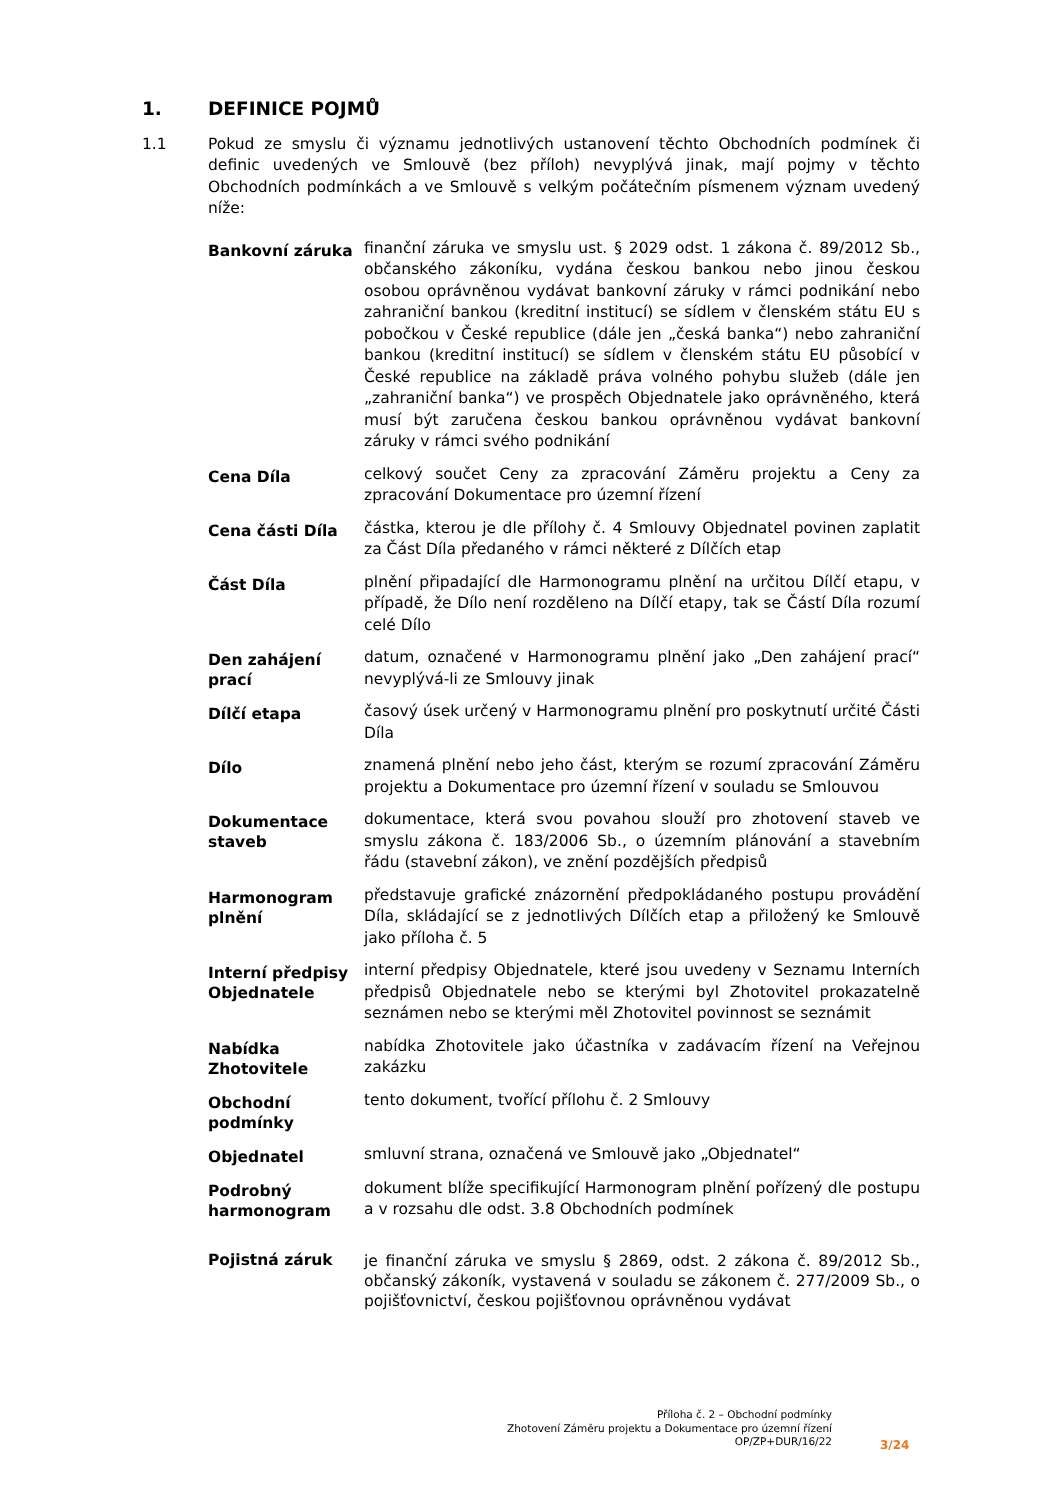1. DEFINICE POJMŮ
1.1 Pokud ze smyslu či významu jednotlivých ustanovení těchto Obchodních podmínek či definic uvedených ve Smlouvě (bez příloh) nevyplývá jinak, mají pojmy v těchto Obchodních podmínkách a ve Smlouvě s velkým počátečním písmenem význam uvedený níže:
Bankovní záruka
finanční záruka ve smyslu ust. § 2029 odst. 1 zákona č. 89/2012 Sb., občanského zákoníku, vydána českou bankou nebo jinou českou osobou oprávněnou vydávat bankovní záruky v rámci podnikání nebo zahraniční bankou (kreditní institucí) se sídlem v členském státu EU s pobočkou v České republice (dále jen „česká banka“) nebo zahraniční bankou (kreditní institucí) se sídlem v členském státu EU působící v České republice na základě práva volného pohybu služeb (dále jen „zahraniční banka“) ve prospěch Objednatele jako oprávněného, která musí být zaručena českou bankou oprávněnou vydávat bankovní záruky v rámci svého podnikání
Cena Díla
celkový součet Ceny za zpracování Záměru projektu a Ceny za zpracování Dokumentace pro územní řízení
Cena části Díla
částka, kterou je dle přílohy č. 4 Smlouvy Objednatel povinen zaplatit za Část Díla předaného v rámci některé z Dílčích etap
Část Díla
plnění připadající dle Harmonogramu plnění na určitou Dílčí etapu, v případě, že Dílo není rozděleno na Dílčí etapy, tak se Částí Díla rozumí celé Dílo
Den zahájení prací
datum, označené v Harmonogramu plnění jako „Den zahájení prací“ nevyplývá-li ze Smlouvy jinak
Dílčí etapa
časový úsek určený v Harmonogramu plnění pro poskytnutí určité Části Díla
Dílo
znamená plnění nebo jeho část, kterým se rozumí zpracování Záměru projektu a Dokumentace pro územní řízení v souladu se Smlouvou
Dokumentace staveb
dokumentace, která svou povahou slouží pro zhotovení staveb ve smyslu zákona č. 183/2006 Sb., o územním plánování a stavebním řádu (stavební zákon), ve znění pozdějších předpisů
Harmonogram plnění
představuje grafické znázornění předpokládaného postupu provádění Díla, skládající se z jednotlivých Dílčích etap a přiložený ke Smlouvě jako příloha č. 5
Interní předpisy Objednatele
interní předpisy Objednatele, které jsou uvedeny v Seznamu Interních předpisů Objednatele nebo se kterými byl Zhotovitel prokazatelně seznámen nebo se kterými měl Zhotovitel povinnost se seznámit
Nabídka Zhotovitele
nabídka Zhotovitele jako účastníka v zadávacím řízení na Veřejnou zakázku
Obchodní podmínky
tento dokument, tvořící přílohu č. 2 Smlouvy
Objednatel
smluvní strana, označená ve Smlouvě jako „Objednatel“
Podrobný harmonogram
dokument blíže specifikující Harmonogram plnění pořízený dle postupu a v rozsahu dle odst. 3.8 Obchodních podmínek
Pojistná záruk je finanční záruka ve smyslu § 2869, odst. 2 zákona č. 89/2012 Sb., občanský zákoník, vystavená v souladu se zákonem č. 277/2009 Sb., o pojišťovnictví, českou pojišťovnou oprávněnou vydávat
Příloha č. 2 – Obchodní podmínky
Zhotovení Záměru projektu a Dokumentace pro územní řízení
OP/ZP+DUR/16/22
3/24